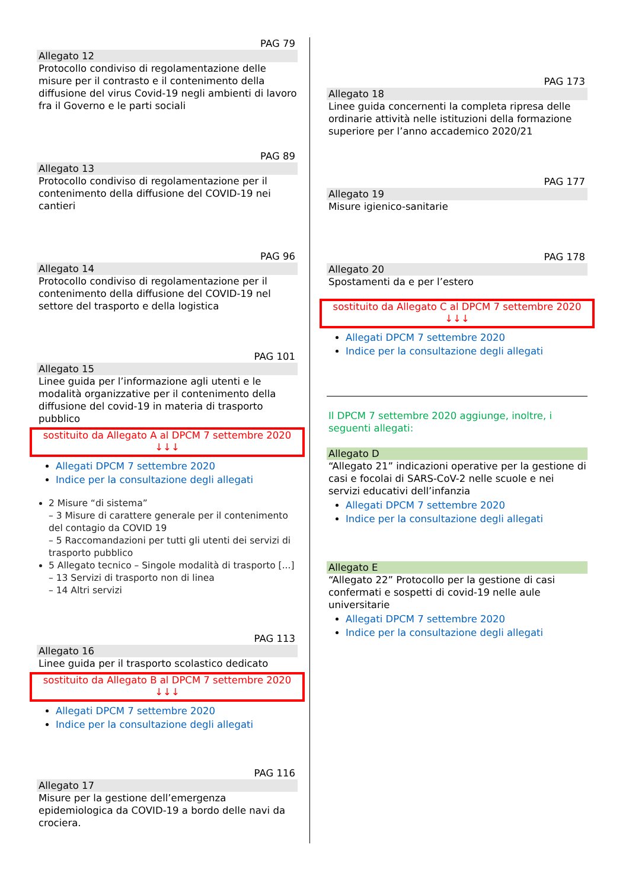PAG 79
Allegato 12
Protocollo condiviso di regolamentazione delle misure per il contrasto e il contenimento della diffusione del virus Covid-19 negli ambienti di lavoro fra il Governo e le parti sociali
PAG 89
Allegato 13
Protocollo condiviso di regolamentazione per il contenimento della diffusione del COVID-19 nei cantieri
PAG 96
Allegato 14
Protocollo condiviso di regolamentazione per il contenimento della diffusione del COVID-19 nel settore del trasporto e della logistica
PAG 101
Allegato 15
Linee guida per l’informazione agli utenti e le modalità organizzative per il contenimento della diffusione del covid-19 in materia di trasporto pubblico
sostituito da Allegato A al DPCM 7 settembre 2020
↓↓↓
Allegati DPCM 7 settembre 2020
Indice per la consultazione degli allegati
2 Misure “di sistema”
– 3 Misure di carattere generale per il contenimento del contagio da COVID 19
– 5 Raccomandazioni per tutti gli utenti dei servizi di trasporto pubblico
5 Allegato tecnico – Singole modalità di trasporto [...]
– 13 Servizi di trasporto non di linea
– 14 Altri servizi
PAG 113
Allegato 16
Linee guida per il trasporto scolastico dedicato
sostituito da Allegato B al DPCM 7 settembre 2020
↓↓↓
Allegati DPCM 7 settembre 2020
Indice per la consultazione degli allegati
PAG 116
Allegato 17
Misure per la gestione dell’emergenza epidemiologica da COVID-19 a bordo delle navi da crociera.
PAG 173
Allegato 18
Linee guida concernenti la completa ripresa delle ordinarie attività nelle istituzioni della formazione superiore per l’anno accademico 2020/21
PAG 177
Allegato 19
Misure igienico-sanitarie
PAG 178
Allegato 20
Spostamenti da e per l’estero
sostituito da Allegato C al DPCM 7 settembre 2020
↓↓↓
Allegati DPCM 7 settembre 2020
Indice per la consultazione degli allegati
Il DPCM 7 settembre 2020 aggiunge, inoltre, i seguenti allegati:
Allegato D
“Allegato 21” indicazioni operative per la gestione di casi e focolai di SARS-CoV-2 nelle scuole e nei servizi educativi dell’infanzia
Allegati DPCM 7 settembre 2020
Indice per la consultazione degli allegati
Allegato E
“Allegato 22” Protocollo per la gestione di casi confermati e sospetti di covid-19 nelle aule universitarie
Allegati DPCM 7 settembre 2020
Indice per la consultazione degli allegati